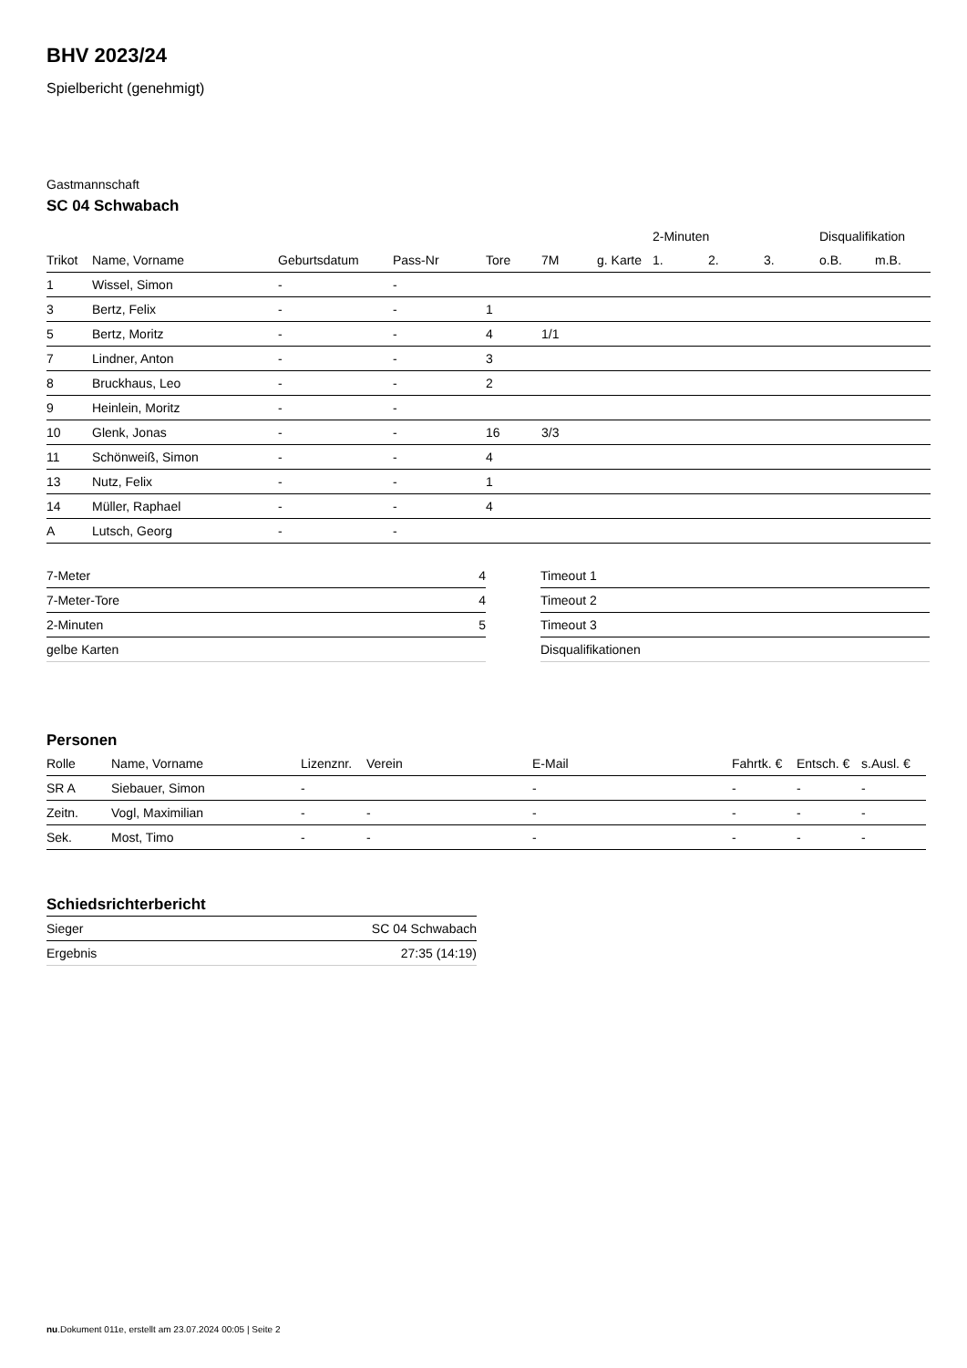BHV 2023/24
Spielbericht (genehmigt)
Gastmannschaft
SC 04 Schwabach
| | | | | | | | | 2-Minuten | | | Disqualifikation | |
| --- | --- | --- | --- | --- | --- | --- | --- | --- | --- | --- | --- | --- |
| Trikot | Name, Vorname | Geburtsdatum | Pass-Nr | Tore | 7M | g. Karte | | 1. | 2. | 3. | o.B. | m.B. |
| 1 | Wissel, Simon | - | - | | | | | | | | | |
| 3 | Bertz, Felix | - | - | 1 | | | | | | | | |
| 5 | Bertz, Moritz | - | - | 4 | 1/1 | | | | | | | |
| 7 | Lindner, Anton | - | - | 3 | | | | | | | | |
| 8 | Bruckhaus, Leo | - | - | 2 | | | | | | | | |
| 9 | Heinlein, Moritz | - | - | | | | | | | | | |
| 10 | Glenk, Jonas | - | - | 16 | 3/3 | | | | | | | |
| 11 | Schönweiß, Simon | - | - | 4 | | | | | | | | |
| 13 | Nutz, Felix | - | - | 1 | | | | | | | | |
| 14 | Müller, Raphael | - | - | 4 | | | | | | | | |
| A | Lutsch, Georg | - | - | | | | | | | | | |
| 7-Meter | 4 |
| 7-Meter-Tore | 4 |
| 2-Minuten | 5 |
| gelbe Karten | |
| Timeout 1 |
| Timeout 2 |
| Timeout 3 |
| Disqualifikationen |
Personen
| Rolle | Name, Vorname | Lizenznr. | Verein | E-Mail | Fahrtk. € | Entsch. € | s.Ausl. € |
| --- | --- | --- | --- | --- | --- | --- | --- |
| SR A | Siebauer, Simon | - | | - | - | - | - |
| Zeitn. | Vogl, Maximilian | - | - | - | - | - | - |
| Sek. | Most, Timo | - | - | - | - | - | - |
Schiedsrichterbericht
| Sieger | SC 04 Schwabach |
| Ergebnis | 27:35 (14:19) |
nu.Dokument 011e, erstellt am 23.07.2024 00:05 | Seite 2